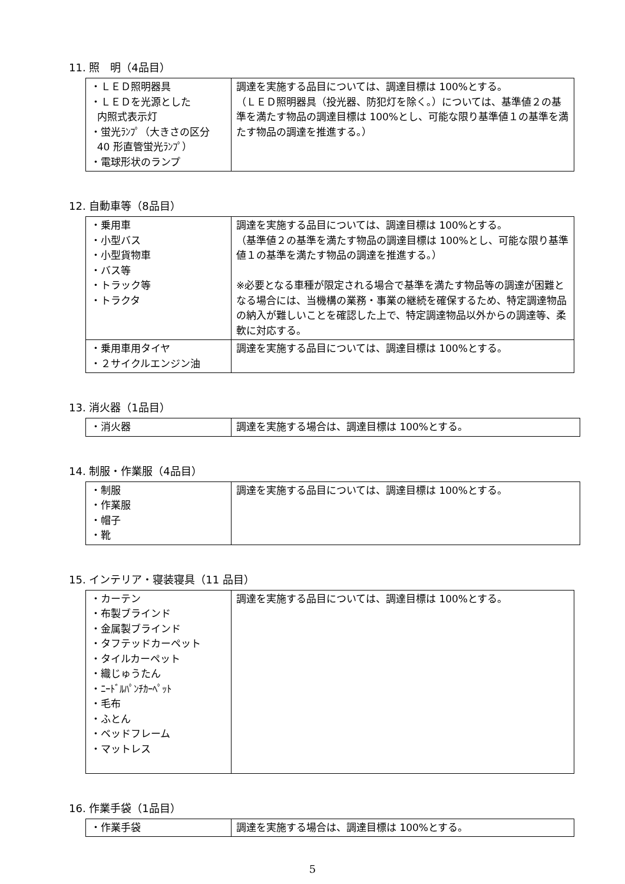11. 照　明（4品目）
| ・ＬＥＤ照明器具 ・ＬＥＤを光源とした 内照式表示灯 ・蛍光ﾗﾝﾌﾟ（大きさの区分 40 形直管蛍光ﾗﾝﾌﾟ） ・電球形状のランプ | 調達を実施する品目については、調達目標は 100%とする。 （ＬＥＤ照明器具（投光器、防犯灯を除く。）については、基準値２の基準を満たす物品の調達目標は 100%とし、可能な限り基準値１の基準を満たす物品の調達を推進する。） |
12. 自動車等（8品目）
| ・乗用車 ・小型バス ・小型貨物車 ・バス等 ・トラック等 ・トラクタ | 調達を実施する品目については、調達目標は 100%とする。 （基準値２の基準を満たす物品の調達目標は 100%とし、可能な限り基準値１の基準を満たす物品の調達を推進する。） ※必要となる車種が限定される場合で基準を満たす物品等の調達が困難となる場合には、当機構の業務・事業の継続を確保するため、特定調達物品の納入が難しいことを確認した上で、特定調達物品以外からの調達等、柔軟に対応する。 |
| ・乗用車用タイヤ ・２サイクルエンジン油 | 調達を実施する品目については、調達目標は 100%とする。 |
13. 消火器（1品目）
| ・消火器 | 調達を実施する場合は、調達目標は 100%とする。 |
14. 制服・作業服（4品目）
| ・制服 ・作業服 ・帽子 ・靴 | 調達を実施する品目については、調達目標は 100%とする。 |
15. インテリア・寝装寝具（11 品目）
| ・カーテン ・布製ブラインド ・金属製ブラインド ・タフテッドカーペット ・タイルカーペット ・織じゅうたん ・ﾆｰﾄﾞﾙﾊﾟﾝﾁｶｰﾍﾟｯﾄ ・毛布 ・ふとん ・ベッドフレーム ・マットレス | 調達を実施する品目については、調達目標は 100%とする。 |
16. 作業手袋（1品目）
| ・作業手袋 | 調達を実施する場合は、調達目標は 100%とする。 |
5